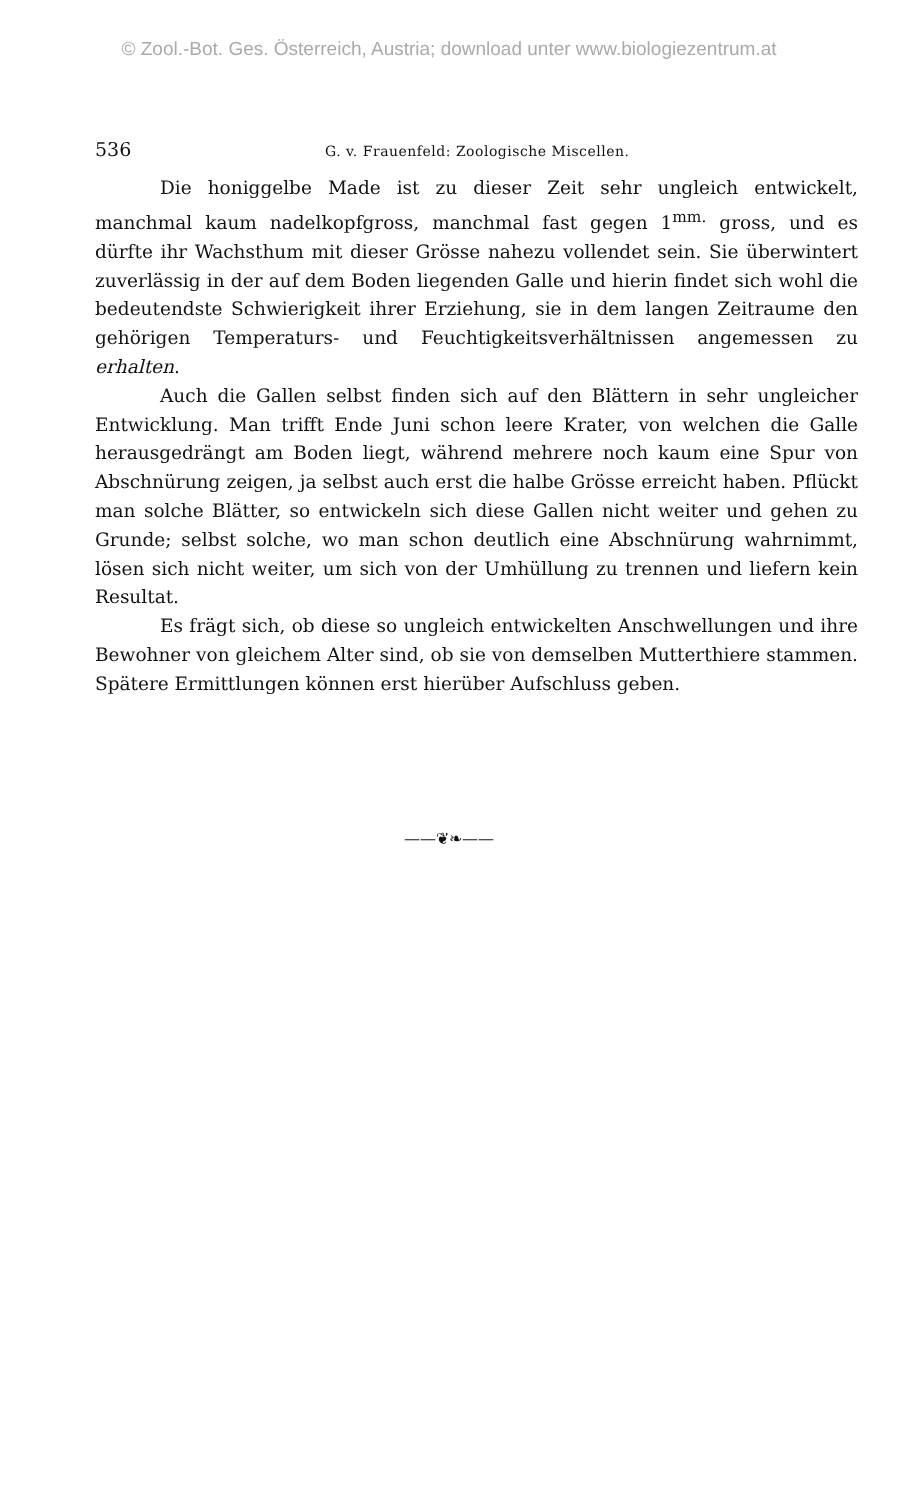© Zool.-Bot. Ges. Österreich, Austria; download unter www.biologiezentrum.at
536 G. v. Frauenfeld: Zoologische Miscellen.
Die honiggelbe Made ist zu dieser Zeit sehr ungleich entwickelt, manchmal kaum nadelkopfgross, manchmal fast gegen 1<sup>mm.</sup> gross, und es dürfte ihr Wachsthum mit dieser Grösse nahezu vollendet sein. Sie überwintert zuverlässig in der auf dem Boden liegenden Galle und hierin findet sich wohl die bedeutendste Schwierigkeit ihrer Erziehung, sie in dem langen Zeitraume den gehörigen Temperaturs- und Feuchtigkeitsverhältnissen angemessen zu erhalten.
Auch die Gallen selbst finden sich auf den Blättern in sehr ungleicher Entwicklung. Man trifft Ende Juni schon leere Krater, von welchen die Galle herausgedrängt am Boden liegt, während mehrere noch kaum eine Spur von Abschnürung zeigen, ja selbst auch erst die halbe Grösse erreicht haben. Pflückt man solche Blätter, so entwickeln sich diese Gallen nicht weiter und gehen zu Grunde; selbst solche, wo man schon deutlich eine Abschnürung wahrnimmt, lösen sich nicht weiter, um sich von der Umhüllung zu trennen und liefern kein Resultat.
Es frägt sich, ob diese so ungleich entwickelten Anschwellungen und ihre Bewohner von gleichem Alter sind, ob sie von demselben Mutterthiere stammen. Spätere Ermittlungen können erst hierüber Aufschluss geben.
——❦❧——